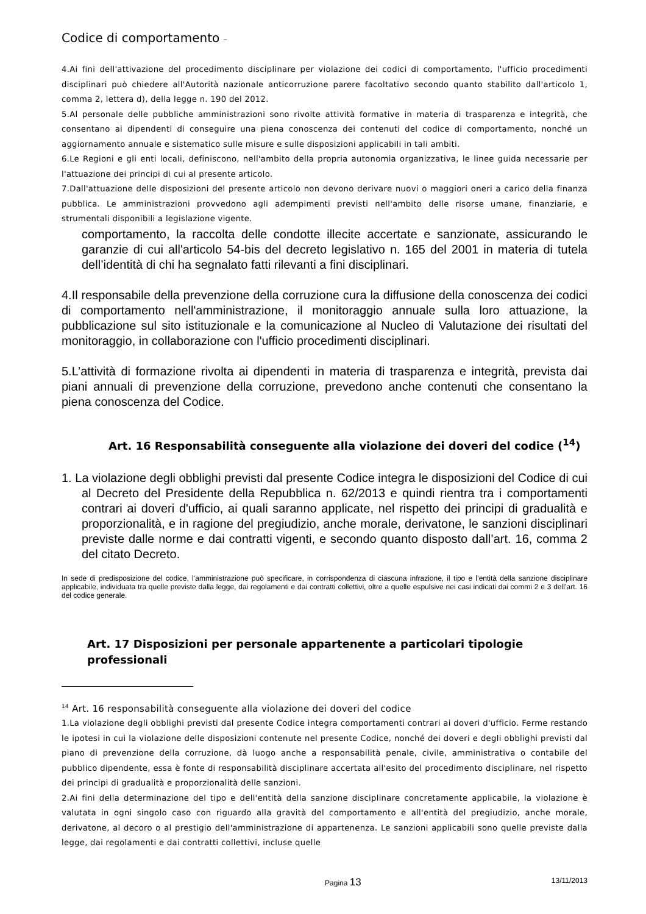Codice di comportamento –
4.Ai fini dell'attivazione del procedimento disciplinare per violazione dei codici di comportamento, l'ufficio procedimenti disciplinari può chiedere all'Autorità nazionale anticorruzione parere facoltativo secondo quanto stabilito dall'articolo 1, comma 2, lettera d), della legge n. 190 del 2012.
5.Al personale delle pubbliche amministrazioni sono rivolte attività formative in materia di trasparenza e integrità, che consentano ai dipendenti di conseguire una piena conoscenza dei contenuti del codice di comportamento, nonché un aggiornamento annuale e sistematico sulle misure e sulle disposizioni applicabili in tali ambiti.
6.Le Regioni e gli enti locali, definiscono, nell'ambito della propria autonomia organizzativa, le linee guida necessarie per l'attuazione dei principi di cui al presente articolo.
7.Dall'attuazione delle disposizioni del presente articolo non devono derivare nuovi o maggiori oneri a carico della finanza pubblica. Le amministrazioni provvedono agli adempimenti previsti nell'ambito delle risorse umane, finanziarie, e strumentali disponibili a legislazione vigente.
comportamento, la raccolta delle condotte illecite accertate e sanzionate, assicurando le garanzie di cui all'articolo 54-bis del decreto legislativo n. 165 del 2001 in materia di tutela dell’identità di chi ha segnalato fatti rilevanti a fini disciplinari.
4.Il responsabile della prevenzione della corruzione cura la diffusione della conoscenza dei codici di comportamento nell'amministrazione, il monitoraggio annuale sulla loro attuazione, la pubblicazione sul sito istituzionale e la comunicazione al Nucleo di Valutazione dei risultati del monitoraggio, in collaborazione con l'ufficio procedimenti disciplinari.
5.L’attività di formazione rivolta ai dipendenti in materia di trasparenza e integrità, prevista dai piani annuali di prevenzione della corruzione, prevedono anche contenuti che consentano la piena conoscenza del Codice.
Art. 16 Responsabilità conseguente alla violazione dei doveri del codice (<sup>14</sup>)
1. La violazione degli obblighi previsti dal presente Codice integra le disposizioni del Codice di cui al Decreto del Presidente della Repubblica n. 62/2013 e quindi rientra tra i comportamenti contrari ai doveri d'ufficio, ai quali saranno applicate, nel rispetto dei principi di gradualità e proporzionalità, e in ragione del pregiudizio, anche morale, derivatone, le sanzioni disciplinari previste dalle norme e dai contratti vigenti, e secondo quanto disposto dall’art. 16, comma 2 del citato Decreto.
In sede di predisposizione del codice, l’amministrazione può specificare, in corrispondenza di ciascuna infrazione, il tipo e l’entità della sanzione disciplinare applicabile, individuata tra quelle previste dalla legge, dai regolamenti e dai contratti collettivi, oltre a quelle espulsive nei casi indicati dai commi 2 e 3 dell’art. 16 del codice generale.
Art. 17 Disposizioni per personale appartenente a particolari tipologie professionali
<sup>14</sup> Art. 16 responsabilità conseguente alla violazione dei doveri del codice
1.La violazione degli obblighi previsti dal presente Codice integra comportamenti contrari ai doveri d'ufficio. Ferme restando le ipotesi in cui la violazione delle disposizioni contenute nel presente Codice, nonché dei doveri e degli obblighi previsti dal piano di prevenzione della corruzione, dà luogo anche a responsabilità penale, civile, amministrativa o contabile del pubblico dipendente, essa è fonte di responsabilità disciplinare accertata all'esito del procedimento disciplinare, nel rispetto dei principi di gradualità e proporzionalità delle sanzioni.
2.Ai fini della determinazione del tipo e dell'entità della sanzione disciplinare concretamente applicabile, la violazione è valutata in ogni singolo caso con riguardo alla gravità del comportamento e all'entità del pregiudizio, anche morale, derivatone, al decoro o al prestigio dell'amministrazione di appartenenza. Le sanzioni applicabili sono quelle previste dalla legge, dai regolamenti e dai contratti collettivi, incluse quelle
Pagina 13 13/11/2013